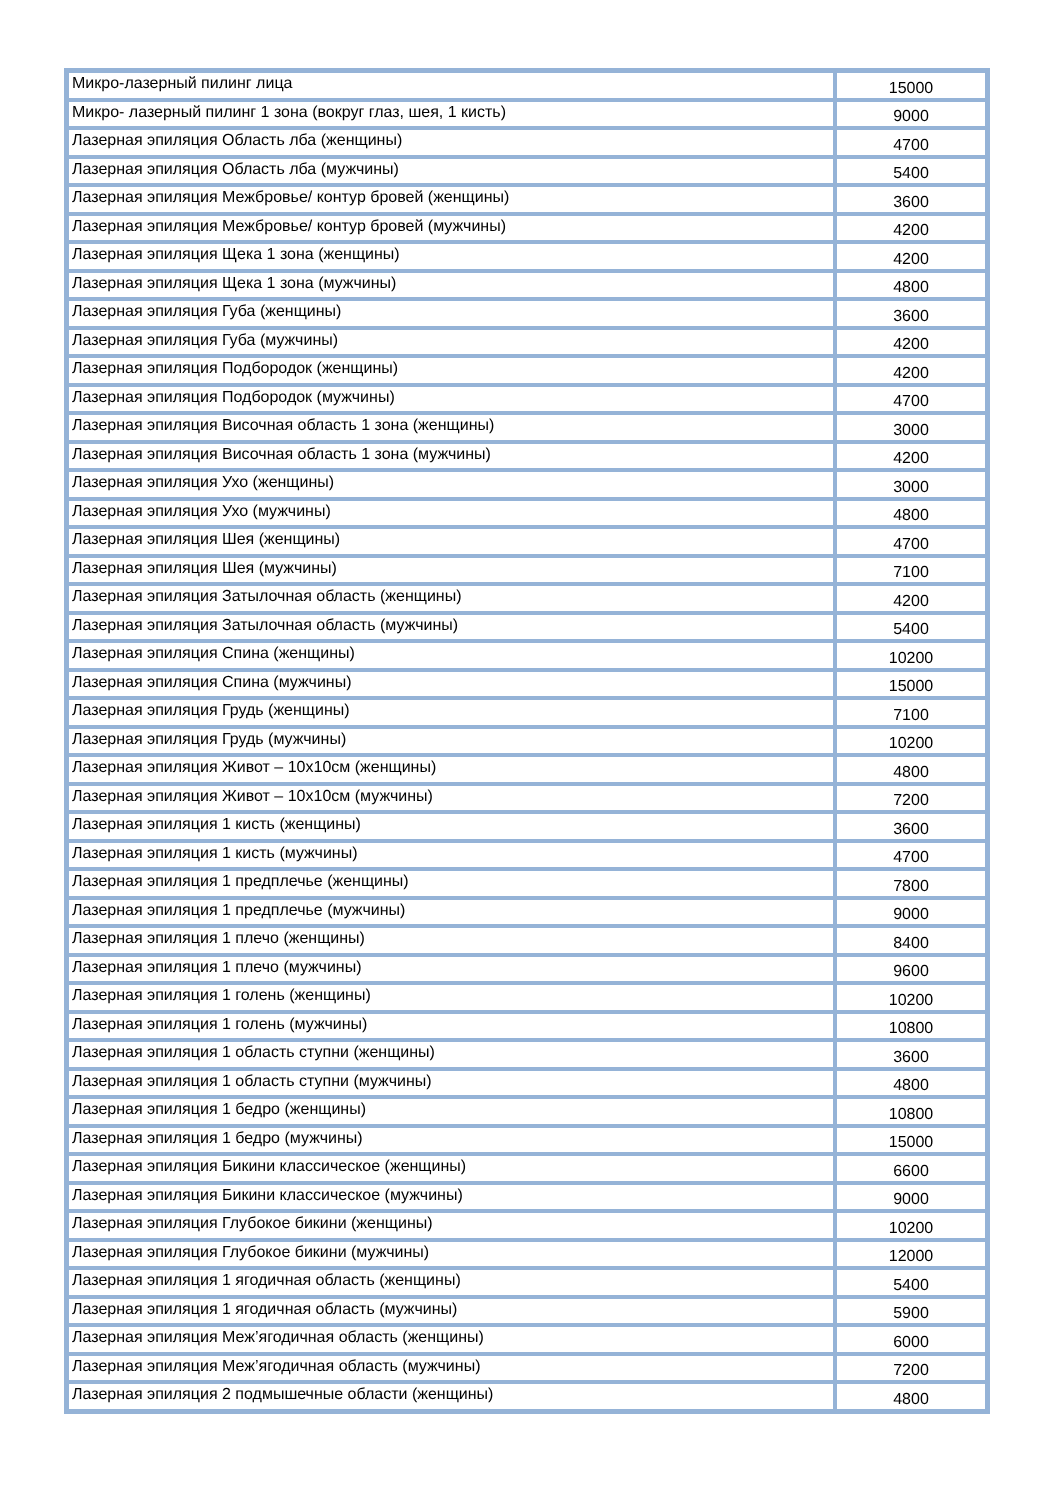| Микро-лазерный пилинг лица | 15000 |
| Микро- лазерный пилинг 1 зона (вокруг глаз, шея, 1 кисть) | 9000 |
| Лазерная эпиляция Область лба (женщины) | 4700 |
| Лазерная эпиляция Область лба (мужчины) | 5400 |
| Лазерная эпиляция Межбровье/ контур бровей (женщины) | 3600 |
| Лазерная эпиляция Межбровье/ контур бровей (мужчины) | 4200 |
| Лазерная эпиляция Щека 1 зона (женщины) | 4200 |
| Лазерная эпиляция Щека 1 зона (мужчины) | 4800 |
| Лазерная эпиляция Губа (женщины) | 3600 |
| Лазерная эпиляция Губа (мужчины) | 4200 |
| Лазерная эпиляция Подбородок (женщины) | 4200 |
| Лазерная эпиляция Подбородок (мужчины) | 4700 |
| Лазерная эпиляция Височная область 1 зона (женщины) | 3000 |
| Лазерная эпиляция Височная область 1 зона (мужчины) | 4200 |
| Лазерная эпиляция Ухо (женщины) | 3000 |
| Лазерная эпиляция Ухо (мужчины) | 4800 |
| Лазерная эпиляция Шея (женщины) | 4700 |
| Лазерная эпиляция Шея (мужчины) | 7100 |
| Лазерная эпиляция Затылочная область (женщины) | 4200 |
| Лазерная эпиляция Затылочная область (мужчины) | 5400 |
| Лазерная эпиляция Спина (женщины) | 10200 |
| Лазерная эпиляция Спина (мужчины) | 15000 |
| Лазерная эпиляция Грудь (женщины) | 7100 |
| Лазерная эпиляция Грудь (мужчины) | 10200 |
| Лазерная эпиляция Живот – 10х10см (женщины) | 4800 |
| Лазерная эпиляция Живот – 10х10см (мужчины) | 7200 |
| Лазерная эпиляция 1 кисть (женщины) | 3600 |
| Лазерная эпиляция 1 кисть (мужчины) | 4700 |
| Лазерная эпиляция 1 предплечье (женщины) | 7800 |
| Лазерная эпиляция 1 предплечье (мужчины) | 9000 |
| Лазерная эпиляция 1 плечо (женщины) | 8400 |
| Лазерная эпиляция 1 плечо (мужчины) | 9600 |
| Лазерная эпиляция 1 голень (женщины) | 10200 |
| Лазерная эпиляция 1 голень (мужчины) | 10800 |
| Лазерная эпиляция 1 область ступни (женщины) | 3600 |
| Лазерная эпиляция 1 область ступни (мужчины) | 4800 |
| Лазерная эпиляция 1 бедро (женщины) | 10800 |
| Лазерная эпиляция 1 бедро (мужчины) | 15000 |
| Лазерная эпиляция Бикини классическое (женщины) | 6600 |
| Лазерная эпиляция Бикини классическое (мужчины) | 9000 |
| Лазерная эпиляция Глубокое бикини (женщины) | 10200 |
| Лазерная эпиляция Глубокое бикини (мужчины) | 12000 |
| Лазерная эпиляция 1 ягодичная область (женщины) | 5400 |
| Лазерная эпиляция 1 ягодичная область (мужчины) | 5900 |
| Лазерная эпиляция Меж’ягодичная область (женщины) | 6000 |
| Лазерная эпиляция Меж’ягодичная область (мужчины) | 7200 |
| Лазерная эпиляция 2 подмышечные области (женщины) | 4800 |